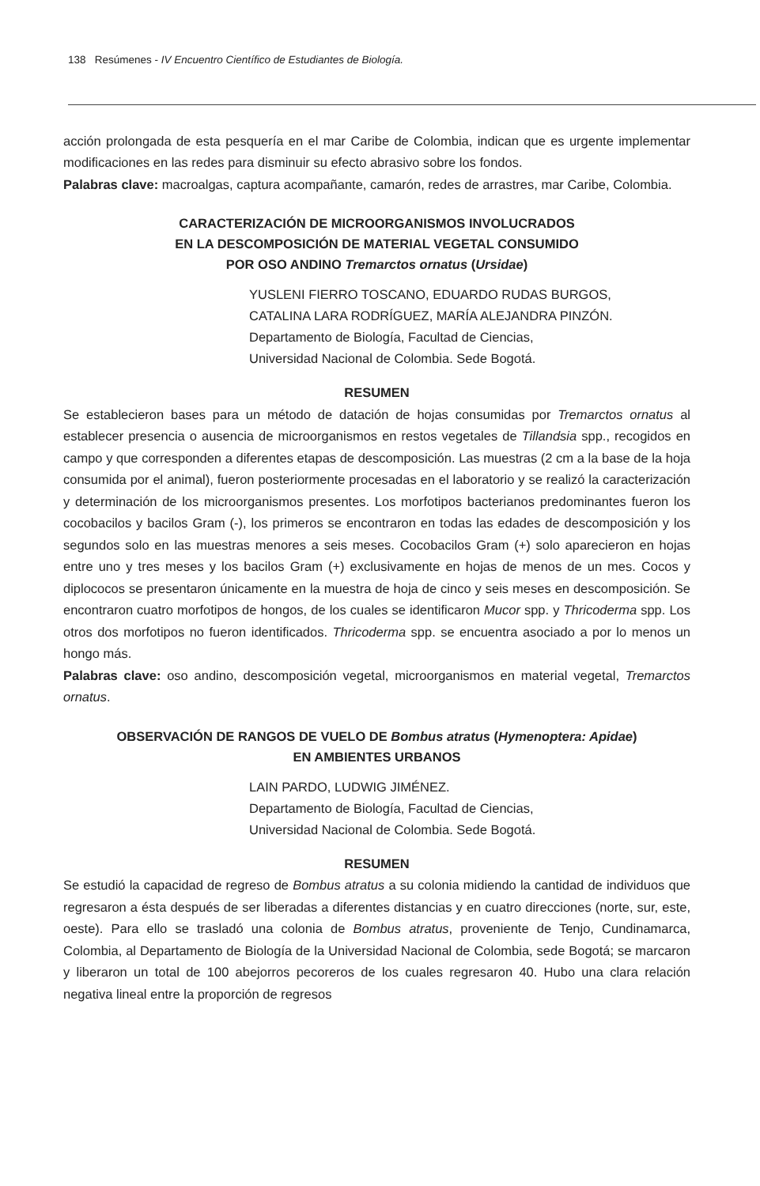138 Resúmenes - IV Encuentro Científico de Estudiantes de Biología.
acción prolongada de esta pesquería en el mar Caribe de Colombia, indican que es urgente implementar modificaciones en las redes para disminuir su efecto abrasivo sobre los fondos.
Palabras clave: macroalgas, captura acompañante, camarón, redes de arrastres, mar Caribe, Colombia.
CARACTERIZACIÓN DE MICROORGANISMOS INVOLUCRADOS
EN LA DESCOMPOSICIÓN DE MATERIAL VEGETAL CONSUMIDO
POR OSO ANDINO Tremarctos ornatus (Ursidae)
YUSLENI FIERRO TOSCANO, EDUARDO RUDAS BURGOS,
CATALINA LARA RODRÍGUEZ, MARÍA ALEJANDRA PINZÓN.
Departamento de Biología, Facultad de Ciencias,
Universidad Nacional de Colombia. Sede Bogotá.
RESUMEN
Se establecieron bases para un método de datación de hojas consumidas por Tremarctos ornatus al establecer presencia o ausencia de microorganismos en restos vegetales de Tillandsia spp., recogidos en campo y que corresponden a diferentes etapas de descomposición. Las muestras (2 cm a la base de la hoja consumida por el animal), fueron posteriormente procesadas en el laboratorio y se realizó la caracterización y determinación de los microorganismos presentes. Los morfotipos bacterianos predominantes fueron los cocobacilos y bacilos Gram (-), los primeros se encontraron en todas las edades de descomposición y los segundos solo en las muestras menores a seis meses. Cocobacilos Gram (+) solo aparecieron en hojas entre uno y tres meses y los bacilos Gram (+) exclusivamente en hojas de menos de un mes. Cocos y diplococos se presentaron únicamente en la muestra de hoja de cinco y seis meses en descomposición. Se encontraron cuatro morfotipos de hongos, de los cuales se identificaron Mucor spp. y Thricoderma spp. Los otros dos morfotipos no fueron identificados. Thricoderma spp. se encuentra asociado a por lo menos un hongo más.
Palabras clave: oso andino, descomposición vegetal, microorganismos en material vegetal, Tremarctos ornatus.
OBSERVACIÓN DE RANGOS DE VUELO DE Bombus atratus (Hymenoptera: Apidae)
EN AMBIENTES URBANOS
LAIN PARDO, LUDWIG JIMÉNEZ.
Departamento de Biología, Facultad de Ciencias,
Universidad Nacional de Colombia. Sede Bogotá.
RESUMEN
Se estudió la capacidad de regreso de Bombus atratus a su colonia midiendo la cantidad de individuos que regresaron a ésta después de ser liberadas a diferentes distancias y en cuatro direcciones (norte, sur, este, oeste). Para ello se trasladó una colonia de Bombus atratus, proveniente de Tenjo, Cundinamarca, Colombia, al Departamento de Biología de la Universidad Nacional de Colombia, sede Bogotá; se marcaron y liberaron un total de 100 abejorros pecoreros de los cuales regresaron 40. Hubo una clara relación negativa lineal entre la proporción de regresos